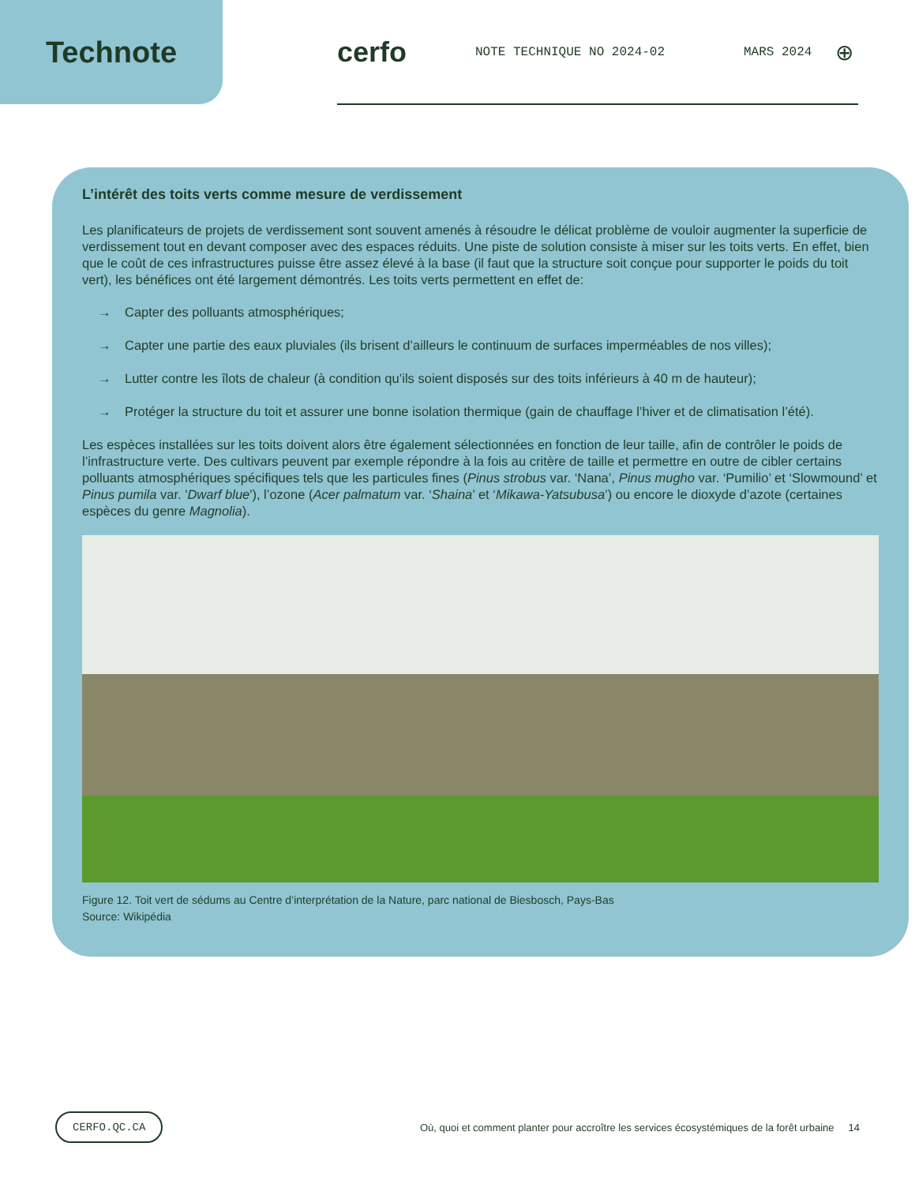Technote cerfo
NOTE TECHNIQUE NO 2024-02 MARS 2024
⊕
L’intérêt des toits verts comme mesure de verdissement
Les planificateurs de projets de verdissement sont souvent amenés à résoudre le délicat problème de vouloir augmenter la superficie de verdissement tout en devant composer avec des espaces réduits. Une piste de solution consiste à miser sur les toits verts. En effet, bien que le coût de ces infrastructures puisse être assez élevé à la base (il faut que la structure soit conçue pour supporter le poids du toit vert), les bénéfices ont été largement démontrés. Les toits verts permettent en effet de:
→ Capter des polluants atmosphériques;
→ Capter une partie des eaux pluviales (ils brisent d’ailleurs le continuum de surfaces imperméables de nos villes);
→ Lutter contre les îlots de chaleur (à condition qu’ils soient disposés sur des toits inférieurs à 40 m de hauteur);
→ Protéger la structure du toit et assurer une bonne isolation thermique (gain de chauffage l’hiver et de climatisation l’été).
Les espèces installées sur les toits doivent alors être également sélectionnées en fonction de leur taille, afin de contrôler le poids de l’infrastructure verte. Des cultivars peuvent par exemple répondre à la fois au critère de taille et permettre en outre de cibler certains polluants atmosphériques spécifiques tels que les particules fines (Pinus strobus var. ‘Nana’, Pinus mugho var. ‘Pumilio’ et ‘Slowmound’ et Pinus pumila var. 'Dwarf blue'), l’ozone (Acer palmatum var. ‘Shaina’ et ‘Mikawa-Yatsubusa’) ou encore le dioxyde d’azote (certaines espèces du genre Magnolia).
Figure 12. Toit vert de sédums au Centre d’interprétation de la Nature, parc national de Biesbosch, Pays-Bas
Source: Wikipédia
CERFO.QC.CA Où, quoi et comment planter pour accroître les services écosystémiques de la forêt urbaine 14